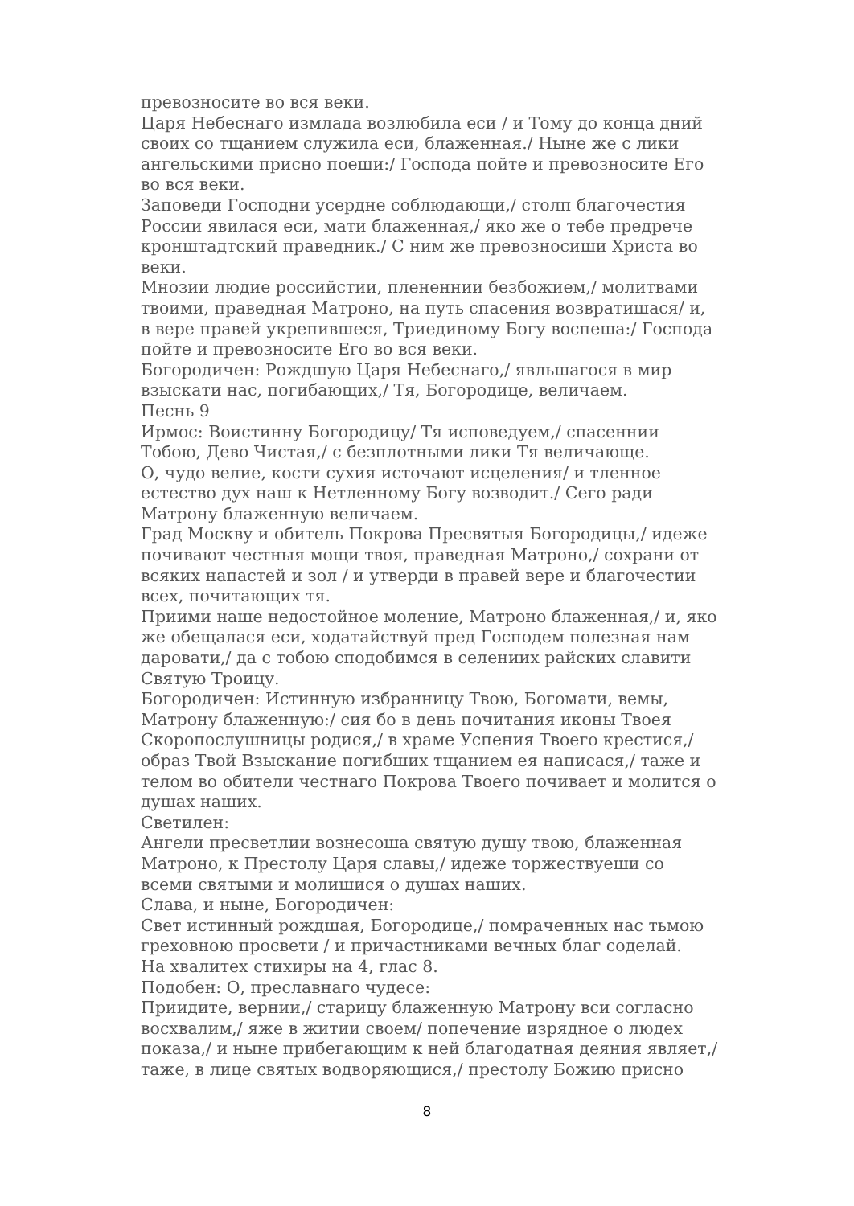превозносите во вся веки.
Царя Небеснаго измлада возлюбила еси / и Тому до конца дний своих со тщанием служила еси, блаженная./ Ныне же с лики ангельскими присно поеши:/ Господа пойте и превозносите Его во вся веки.
Заповеди Господни усердне соблюдающи,/ столп благочестия России явилася еси, мати блаженная,/ яко же о тебе предрече кронштадтский праведник./ С ним же превозносиши Христа во веки.
Мнозии людие российстии, плененнии безбожием,/ молитвами твоими, праведная Матроно, на путь спасения возвратишася/ и, в вере правей укрепившеся, Триединому Богу воспеша:/ Господа пойте и превозносите Его во вся веки.
Богородичен: Рождшую Царя Небеснаго,/ явльшагося в мир взыскати нас, погибающих,/ Тя, Богородице, величаем.
Песнь 9
Ирмос: Воистинну Богородицу/ Тя исповедуем,/ спасеннии Тобою, Дево Чистая,/ с безплотными лики Тя величающе.
О, чудо велие, кости сухия источают исцеления/ и тленное естество дух наш к Нетленному Богу возводит./ Сего ради Матрону блаженную величаем.
Град Москву и обитель Покрова Пресвятыя Богородицы,/ идеже почивают честныя мощи твоя, праведная Матроно,/ сохрани от всяких напастей и зол / и утверди в правей вере и благочестии всех, почитающих тя.
Приими наше недостойное моление, Матроно блаженная,/ и, яко же обещалася еси, ходатайствуй пред Господем полезная нам даровати,/ да с тобою сподобимся в селениих райских славити Святую Троицу.
Богородичен: Истинную избранницу Твою, Богомати, вемы, Матрону блаженную:/ сия бо в день почитания иконы Твоея Скоропослушницы родися,/ в храме Успения Твоего крестися,/ образ Твой Взыскание погибших тщанием ея написася,/ таже и телом во обители честнаго Покрова Твоего почивает и молится о душах наших.
Светилен:
Ангели пресветлии вознесоша святую душу твою, блаженная Матроно, к Престолу Царя славы,/ идеже торжествуеши со всеми святыми и молишися о душах наших.
Слава, и ныне, Богородичен:
Свет истинный рождшая, Богородице,/ помраченных нас тьмою греховною просвети / и причастниками вечных благ соделай.
На хвалитех стихиры на 4, глас 8.
Подобен: О, преславнаго чудесе:
Приидите, вернии,/ старицу блаженную Матрону вси согласно восхвалим,/ яже в житии своем/ попечение изрядное о людех показа,/ и ныне прибегающим к ней благодатная деяния являет,/ таже, в лице святых водворяющися,/ престолу Божию присно
8